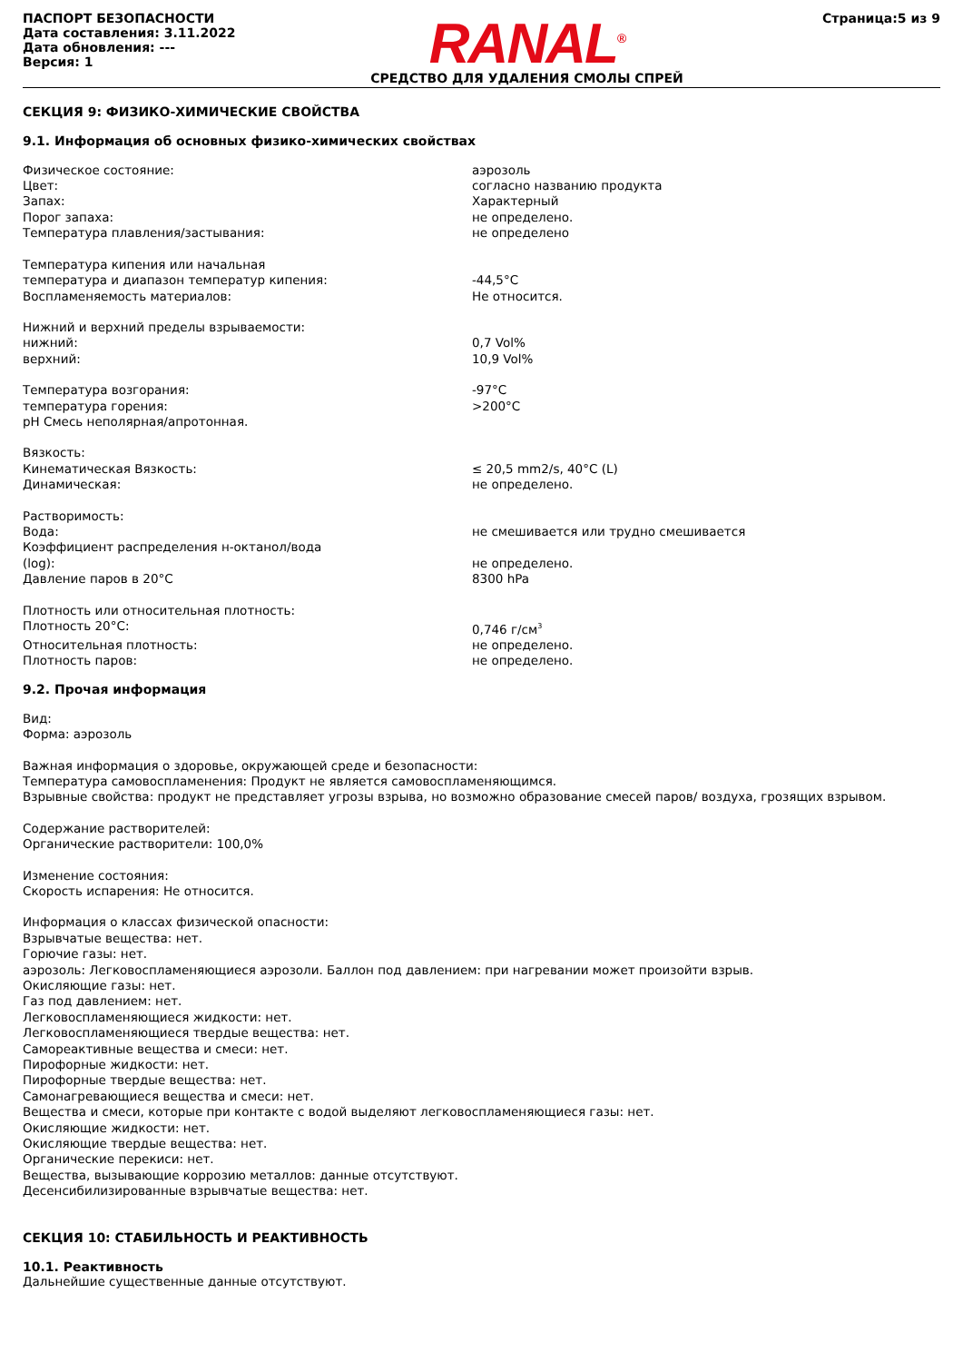ПАСПОРТ БЕЗОПАСНОСТИ
Дата составления: 3.11.2022
Дата обновления: ---
Версия: 1
RANAL<sup>®</sup>
СРЕДСТВО ДЛЯ УДАЛЕНИЯ СМОЛЫ СПРЕЙ
Страница:5 из 9
СЕКЦИЯ 9: ФИЗИКО-ХИМИЧЕСКИЕ СВОЙСТВА
9.1. Информация об основных физико-химических свойствах
Физическое состояние: аэрозоль
Цвет: согласно названию продукта
Запах: Характерный
Порог запаха: не определено.
Температура плавления/застывания: не определено
Температура кипения или начальная
температура и диапазон температур кипения:
-44,5°C
Воспламеняемость материалов: Не относится.
Нижний и верхний пределы взрываемости:
нижний: 0,7 Vol%
верхний: 10,9 Vol%
Температура возгорания: -97°C
температура горения: >200°C
pH Смесь неполярная/апротонная.
Вязкость:
Кинематическая Вязкость: ≤ 20,5 mm2/s, 40°C (L)
Динамическая: не определено.
Растворимость:
Вода: не смешивается или трудно смешивается
Коэффициент распределения н-октанол/вода
(log):
не определено.
Давление паров в 20°C 8300 hPa
Плотность или относительная плотность:
Плотность 20°C: 0,746 г/см<sup>3</sup>
Относительная плотность: не определено.
Плотность паров: не определено.
9.2. Прочая информация
Вид:
Форма: аэрозоль
Важная информация о здоровье, окружающей среде и безопасности:
Температура самовоспламенения: Продукт не является самовоспламеняющимся.
Взрывные свойства: продукт не представляет угрозы взрыва, но возможно образование смесей паров/ воздуха, грозящих взрывом.
Содержание растворителей:
Органические растворители: 100,0%
Изменение состояния:
Скорость испарения: Не относится.
Информация о классах физической опасности:
Взрывчатые вещества: нет.
Горючие газы: нет.
аэрозоль: Легковоспламеняющиеся аэрозоли. Баллон под давлением: при нагревании может произойти взрыв.
Окисляющие газы: нет.
Газ под давлением: нет.
Легковоспламеняющиеся жидкости: нет.
Легковоспламеняющиеся твердые вещества: нет.
Самореактивные вещества и смеси: нет.
Пирофорные жидкости: нет.
Пирофорные твердые вещества: нет.
Самонагревающиеся вещества и смеси: нет.
Вещества и смеси, которые при контакте с водой выделяют легковоспламеняющиеся газы: нет.
Окисляющие жидкости: нет.
Окисляющие твердые вещества: нет.
Органические перекиси: нет.
Вещества, вызывающие коррозию металлов: данные отсутствуют.
Десенсибилизированные взрывчатые вещества: нет.
СЕКЦИЯ 10: СТАБИЛЬНОСТЬ И РЕАКТИВНОСТЬ
10.1. Реактивность
Дальнейшие существенные данные отсутствуют.